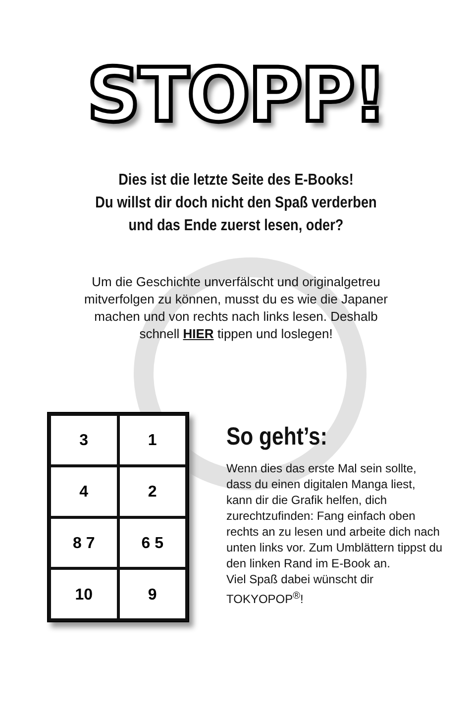STOPP!
Dies ist die letzte Seite des E-Books!
Du willst dir doch nicht den Spaß verderben
und das Ende zuerst lesen, oder?
Um die Geschichte unverfälscht und originalgetreu mitverfolgen zu können, musst du es wie die Japaner machen und von rechts nach links lesen. Deshalb schnell HIER tippen und loslegen!
3
1
4
2
8 7
6 5
10
9
So geht’s:
Wenn dies das erste Mal sein sollte, dass du einen digitalen Manga liest, kann dir die Grafik helfen, dich zurechtzufinden: Fang einfach oben rechts an zu lesen und arbeite dich nach unten links vor. Zum Umblättern tippst du den linken Rand im E-Book an.
Viel Spaß dabei wünscht dir TOKYOPOP<sup>®</sup>!